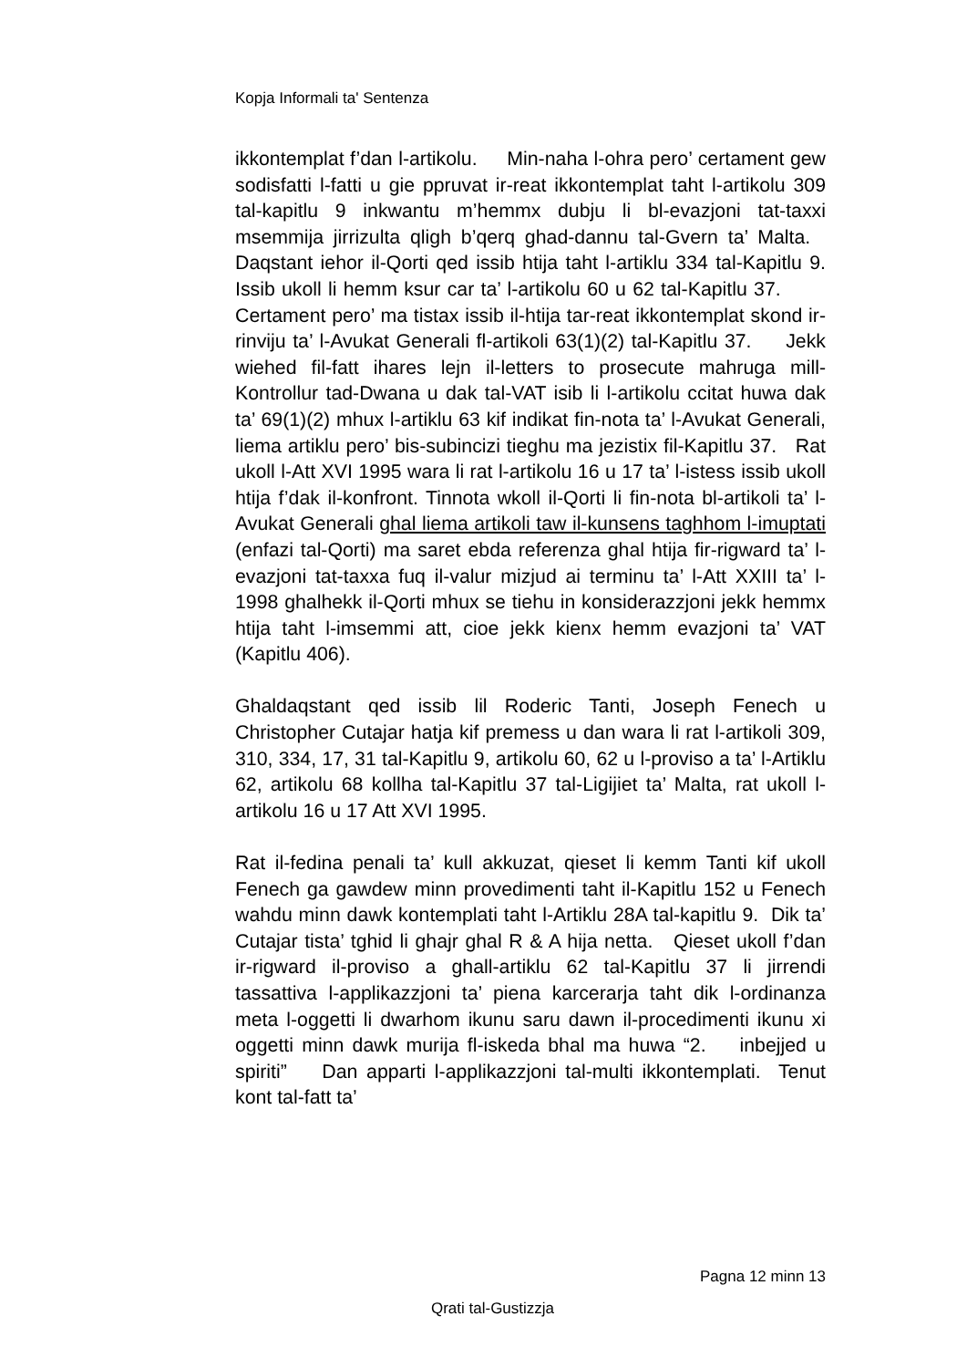Kopja Informali ta' Sentenza
ikkontemplat f’dan l-artikolu. Min-naha l-ohra pero’ certament gew sodisfatti l-fatti u gie ppruvat ir-reat ikkontemplat taht l-artikolu 309 tal-kapitlu 9 inkwantu m’hemmx dubju li bl-evazjoni tat-taxxi msemmija jirrizulta qligh b’qerq ghad-dannu tal-Gvern ta’ Malta. Daqstant iehor il-Qorti qed issib htija taht l-artiklu 334 tal-Kapitlu 9. Issib ukoll li hemm ksur car ta’ l-artikolu 60 u 62 tal-Kapitlu 37. Certament pero’ ma tistax issib il-htija tar-reat ikkontemplat skond ir-rinviju ta’ l-Avukat Generali fl-artikoli 63(1)(2) tal-Kapitlu 37. Jekk wiehed fil-fatt ihares lejn il-letters to prosecute mahruga mill-Kontrollur tad-Dwana u dak tal-VAT isib li l-artikolu ccitat huwa dak ta’ 69(1)(2) mhux l-artiklu 63 kif indikat fin-nota ta’ l-Avukat Generali, liema artiklu pero’ bis-subincizi tieghu ma jezistix fil-Kapitlu 37. Rat ukoll l-Att XVI 1995 wara li rat l-artikolu 16 u 17 ta’ l-istess issib ukoll htija f’dak il-konfront. Tinnota wkoll il-Qorti li fin-nota bl-artikoli ta’ l-Avukat Generali ghal liema artikoli taw il-kunsens taghhom l-imuptati (enfazi tal-Qorti) ma saret ebda referenza ghal htija fir-rigward ta’ l-evazjoni tat-taxxa fuq il-valur mizjud ai terminu ta’ l-Att XXIII ta’ l-1998 ghalhekk il-Qorti mhux se tiehu in konsiderazzjoni jekk hemmx htija taht l-imsemmi att, cioe jekk kienx hemm evazjoni ta’ VAT (Kapitlu 406).
Ghaldaqstant qed issib lil Roderic Tanti, Joseph Fenech u Christopher Cutajar hatja kif premess u dan wara li rat l-artikoli 309, 310, 334, 17, 31 tal-Kapitlu 9, artikolu 60, 62 u l-proviso a ta’ l-Artiklu 62, artikolu 68 kollha tal-Kapitlu 37 tal-Ligijiet ta’ Malta, rat ukoll l-artikolu 16 u 17 Att XVI 1995.
Rat il-fedina penali ta’ kull akkuzat, qieset li kemm Tanti kif ukoll Fenech ga gawdew minn provedimenti taht il-Kapitlu 152 u Fenech wahdu minn dawk kontemplati taht l-Artiklu 28A tal-kapitlu 9. Dik ta’ Cutajar tista’ tghid li ghajr ghal R & A hija netta. Qieset ukoll f’dan ir-rigward il-proviso a ghall-artiklu 62 tal-Kapitlu 37 li jirrendi tassattiva l-applikazzjoni ta’ piena karcerarja taht dik l-ordinanza meta l-oggetti li dwarhom ikunu saru dawn il-procedimenti ikunu xi oggetti minn dawk murija fl-iskeda bhal ma huwa “2. inbejjed u spiriti” Dan apparti l-applikazzjoni tal-multi ikkontemplati. Tenut kont tal-fatt ta’
Pagna 12 minn 13
Qrati tal-Gustizzja